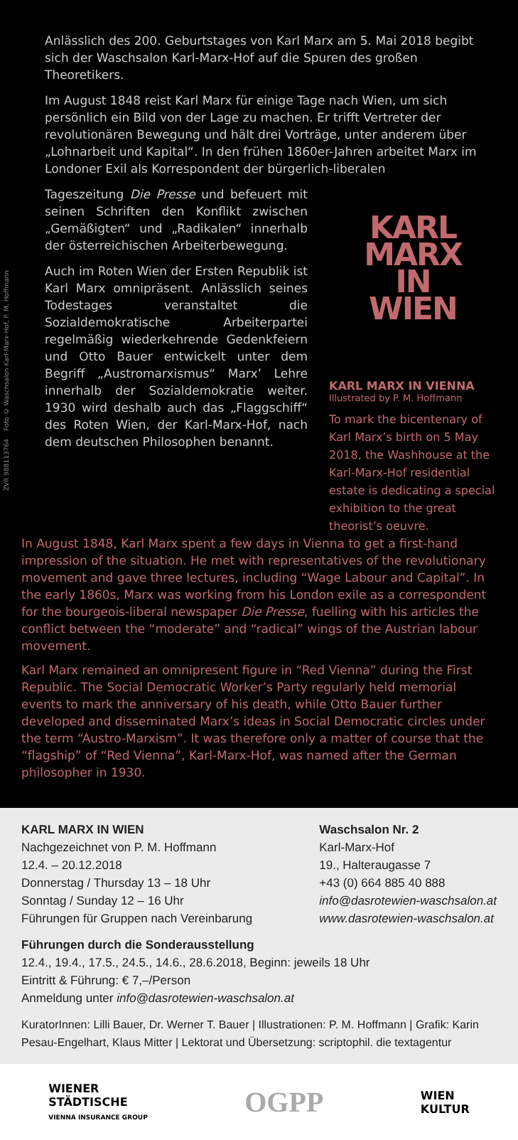ZVR 988113764 Foto © Waschsalon Karl-Marx-Hof, P. M. Hoffmann
Anlässlich des 200. Geburtstages von Karl Marx am 5. Mai 2018 begibt sich der Waschsalon Karl-Marx-Hof auf die Spuren des großen Theoretikers.
Im August 1848 reist Karl Marx für einige Tage nach Wien, um sich persönlich ein Bild von der Lage zu machen. Er trifft Vertreter der revolutionären Bewegung und hält drei Vorträge, unter anderem über „Lohnarbeit und Kapital“. In den frühen 1860er-Jahren arbeitet Marx im Londoner Exil als Korrespondent der bürgerlich-liberalen
Tageszeitung Die Presse und befeuert mit seinen Schriften den Konflikt zwischen „Gemäßigten“ und „Radikalen“ innerhalb der österreichischen Arbeiterbewegung.
Auch im Roten Wien der Ersten Republik ist Karl Marx omnipräsent. Anlässlich seines Todestages veranstaltet die Sozialdemokratische Arbeiterpartei regelmäßig wiederkehrende Gedenkfeiern und Otto Bauer entwickelt unter dem Begriff „Austromarxismus“ Marx’ Lehre innerhalb der Sozialdemokratie weiter. 1930 wird deshalb auch das „Flaggschiff“ des Roten Wien, der Karl-Marx-Hof, nach dem deutschen Philosophen benannt.
KARL
MARX
IN
WIEN
KARL MARX IN VIENNA
Illustrated by P. M. Hoffmann
To mark the bicentenary of Karl Marx’s birth on 5 May 2018, the Washhouse at the Karl-Marx-Hof residential estate is dedicating a special exhibition to the great theorist’s oeuvre.
In August 1848, Karl Marx spent a few days in Vienna to get a first-hand impression of the situation. He met with representatives of the revolutionary movement and gave three lectures, including “Wage Labour and Capital”. In the early 1860s, Marx was working from his London exile as a correspondent for the bourgeois-liberal newspaper Die Presse, fuelling with his articles the conflict between the “moderate” and “radical” wings of the Austrian labour movement.
Karl Marx remained an omnipresent figure in “Red Vienna” during the First Republic. The Social Democratic Worker’s Party regularly held memorial events to mark the anniversary of his death, while Otto Bauer further developed and disseminated Marx’s ideas in Social Democratic circles under the term “Austro-Marxism”. It was therefore only a matter of course that the “flagship” of “Red Vienna”, Karl-Marx-Hof, was named after the German philosopher in 1930.
KARL MARX IN WIEN
Nachgezeichnet von P. M. Hoffmann
12.4. – 20.12.2018
Donnerstag / Thursday 13 – 18 Uhr
Sonntag / Sunday 12 – 16 Uhr
Führungen für Gruppen nach Vereinbarung
Waschsalon Nr. 2
Karl-Marx-Hof
19., Halteraugasse 7
+43 (0) 664 885 40 888
info@dasrotewien-waschsalon.at
www.dasrotewien-waschsalon.at
Führungen durch die Sonderausstellung
12.4., 19.4., 17.5., 24.5., 14.6., 28.6.2018, Beginn: jeweils 18 Uhr
Eintritt & Führung: € 7,–/Person
Anmeldung unter info@dasrotewien-waschsalon.at
KuratorInnen: Lilli Bauer, Dr. Werner T. Bauer | Illustrationen: P. M. Hoffmann | Grafik: Karin Pesau-Engelhart, Klaus Mitter | Lektorat und Übersetzung: scriptophil. die textagentur
WIENER
STÄDTISCHE
VIENNA INSURANCE GROUP
OGPP
WIEN
KULTUR